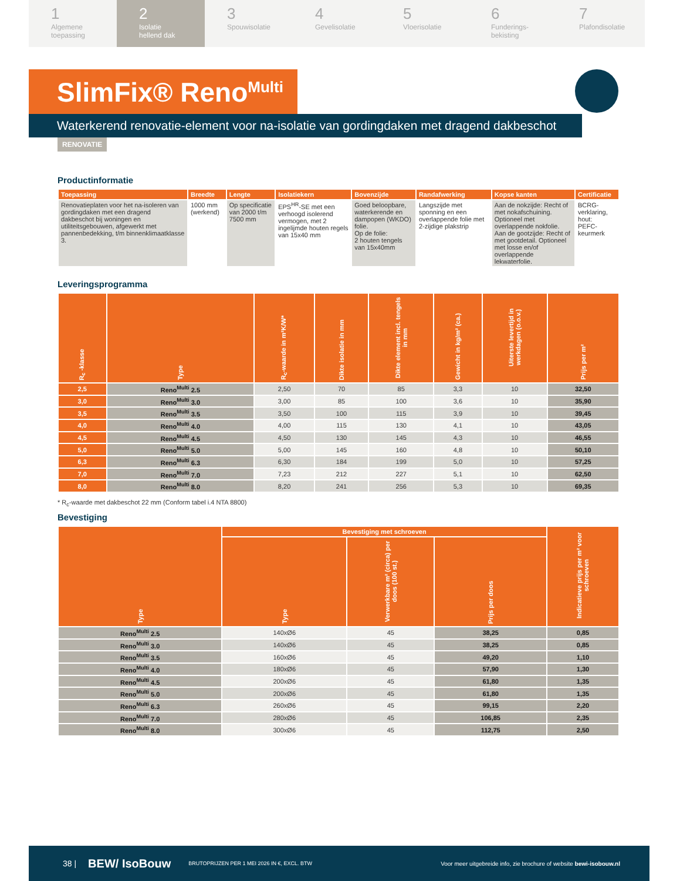1
Algemene
toepassing
2
Isolatie
hellend dak
3
Spouwisolatie
4
Gevelisolatie
5
Vloerisolatie
6
Funderings-
bekisting
7
Plafondisolatie
SlimFix® Reno<sup>Multi</sup>
Waterkerend renovatie-element voor na-isolatie van gordingdaken met dragend dakbeschot
RENOVATIE
Productinformatie
| Toepassing | Breedte | Lengte | Isolatiekern | Bovenzijde | Randafwerking | Kopse kanten | Certificatie |
| --- | --- | --- | --- | --- | --- | --- | --- |
| Renovatieplaten voor het na-isoleren van gordingdaken met een dragend dakbeschot bij woningen en utiliteitsgebouwen, afgewerkt met pannenbedekking, t/m binnenklimaatklasse 3. | 1000 mm (werkend) | Op specificatie van 2000 t/m 7500 mm | EPS<sup>HR</sup>-SE met een verhoogd isolerend vermogen, met 2 ingelijmde houten regels van 15x40 mm | Goed beloopbare, waterkerende en dampopen (WKDO) folie. Op de folie: 2 houten tengels van 15x40mm | Langszijde met sponning en een overlappende folie met 2-zijdige plakstrip | Aan de nokzijde: Recht of met nokafschuining. Optioneel met overlappende nokfolie. Aan de gootzijde: Recht of met gootdetail. Optioneel met losse en/of overlappende lekwaterfolie. | BCRG-verklaring, hout: PEFC-keurmerk |
Leveringsprogramma
| R<sub>c</sub> -klasse | Type | R<sub>c</sub>-waarde in m²K/W* | Dikte isolatie in mm | Dikte element incl. tengels in mm | Gewicht in kg/m² (ca.) | Uiterste levertijd in werkdagen (o.o.v.) | Prijs per m² |
| --- | --- | --- | --- | --- | --- | --- | --- |
| 2,5 | Reno<sup>Multi</sup> 2.5 | 2,50 | 70 | 85 | 3,3 | 10 | 32,50 |
| 3,0 | Reno<sup>Multi</sup> 3.0 | 3,00 | 85 | 100 | 3,6 | 10 | 35,90 |
| 3,5 | Reno<sup>Multi</sup> 3.5 | 3,50 | 100 | 115 | 3,9 | 10 | 39,45 |
| 4,0 | Reno<sup>Multi</sup> 4.0 | 4,00 | 115 | 130 | 4,1 | 10 | 43,05 |
| 4,5 | Reno<sup>Multi</sup> 4.5 | 4,50 | 130 | 145 | 4,3 | 10 | 46,55 |
| 5,0 | Reno<sup>Multi</sup> 5.0 | 5,00 | 145 | 160 | 4,8 | 10 | 50,10 |
| 6,3 | Reno<sup>Multi</sup> 6.3 | 6,30 | 184 | 199 | 5,0 | 10 | 57,25 |
| 7,0 | Reno<sup>Multi</sup> 7.0 | 7,23 | 212 | 227 | 5,1 | 10 | 62,50 |
| 8,0 | Reno<sup>Multi</sup> 8.0 | 8,20 | 241 | 256 | 5,3 | 10 | 69,35 |
* R<sub>c</sub>-waarde met dakbeschot 22 mm (Conform tabel i.4 NTA 8800)
Bevestiging
| Type | Bevestiging met schroeven | | | Indicatieve prijs per m² voor schroeven |
| --- | --- | --- | --- | --- |
| | Type | Verwerkbare m² (circa) per doos (100 st.) | Prijs per doos | |
| Reno<sup>Multi</sup> 2.5 | 140xØ6 | 45 | 38,25 | 0,85 |
| Reno<sup>Multi</sup> 3.0 | 140xØ6 | 45 | 38,25 | 0,85 |
| Reno<sup>Multi</sup> 3.5 | 160xØ6 | 45 | 49,20 | 1,10 |
| Reno<sup>Multi</sup> 4.0 | 180xØ6 | 45 | 57,90 | 1,30 |
| Reno<sup>Multi</sup> 4.5 | 200xØ6 | 45 | 61,80 | 1,35 |
| Reno<sup>Multi</sup> 5.0 | 200xØ6 | 45 | 61,80 | 1,35 |
| Reno<sup>Multi</sup> 6.3 | 260xØ6 | 45 | 99,15 | 2,20 |
| Reno<sup>Multi</sup> 7.0 | 280xØ6 | 45 | 106,85 | 2,35 |
| Reno<sup>Multi</sup> 8.0 | 300xØ6 | 45 | 112,75 | 2,50 |
38 | BEW/ IsoBouw BRUTOPRIJZEN PER 1 MEI 2026 IN €, EXCL. BTW Voor meer uitgebreide info, zie brochure of website bewi-isobouw.nl